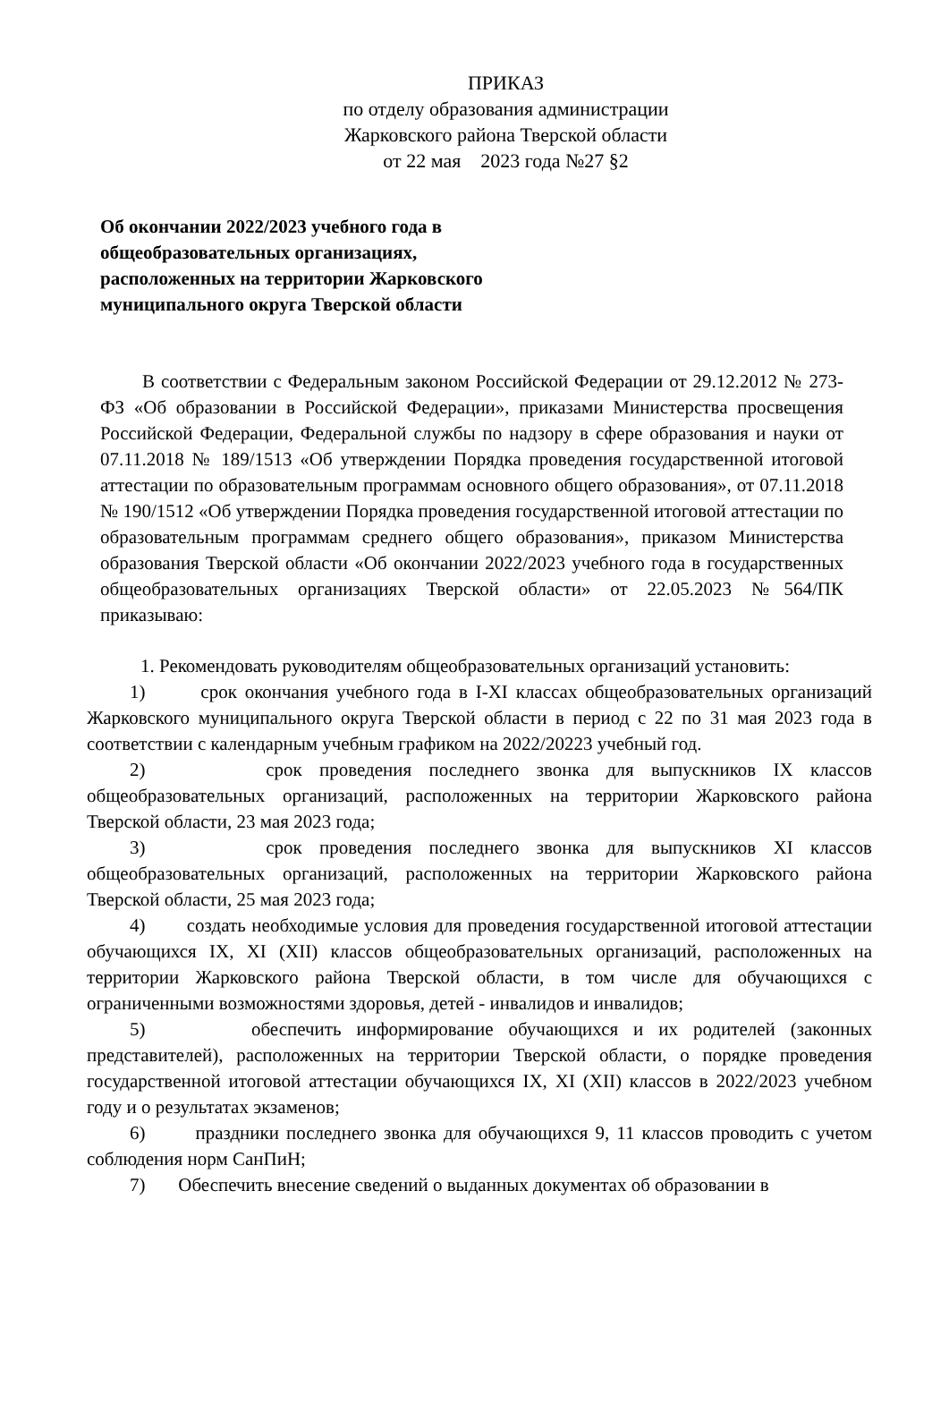ПРИКАЗ
по отделу образования администрации
Жарковского района Тверской области
от 22 мая 2023 года №27 §2
Об окончании 2022/2023 учебного года в общеобразовательных организациях, расположенных на территории Жарковского муниципального округа Тверской области
В соответствии с Федеральным законом Российской Федерации от 29.12.2012 № 273-ФЗ «Об образовании в Российской Федерации», приказами Министерства просвещения Российской Федерации, Федеральной службы по надзору в сфере образования и науки от 07.11.2018 № 189/1513 «Об утверждении Порядка проведения государственной итоговой аттестации по образовательным программам основного общего образования», от 07.11.2018 № 190/1512 «Об утверждении Порядка проведения государственной итоговой аттестации по образовательным программам среднего общего образования», приказом Министерства образования Тверской области «Об окончании 2022/2023 учебного года в государственных общеобразовательных организациях Тверской области» от 22.05.2023 №564/ПК приказываю:
1. Рекомендовать руководителям общеобразовательных организаций установить:
1) срок окончания учебного года в I-XI классах общеобразовательных организаций Жарковского муниципального округа Тверской области в период с 22 по 31 мая 2023 года в соответствии с календарным учебным графиком на 2022/20223 учебный год.
2) срок проведения последнего звонка для выпускников IX классов общеобразовательных организаций, расположенных на территории Жарковского района Тверской области, 23 мая 2023 года;
3) срок проведения последнего звонка для выпускников XI классов общеобразовательных организаций, расположенных на территории Жарковского района Тверской области, 25 мая 2023 года;
4) создать необходимые условия для проведения государственной итоговой аттестации обучающихся IX, XI (XII) классов общеобразовательных организаций, расположенных на территории Жарковского района Тверской области, в том числе для обучающихся с ограниченными возможностями здоровья, детей - инвалидов и инвалидов;
5) обеспечить информирование обучающихся и их родителей (законных представителей), расположенных на территории Тверской области, о порядке проведения государственной итоговой аттестации обучающихся IX, XI (XII) классов в 2022/2023 учебном году и о результатах экзаменов;
6) праздники последнего звонка для обучающихся 9, 11 классов проводить с учетом соблюдения норм СанПиН;
7) Обеспечить внесение сведений о выданных документах об образовании в